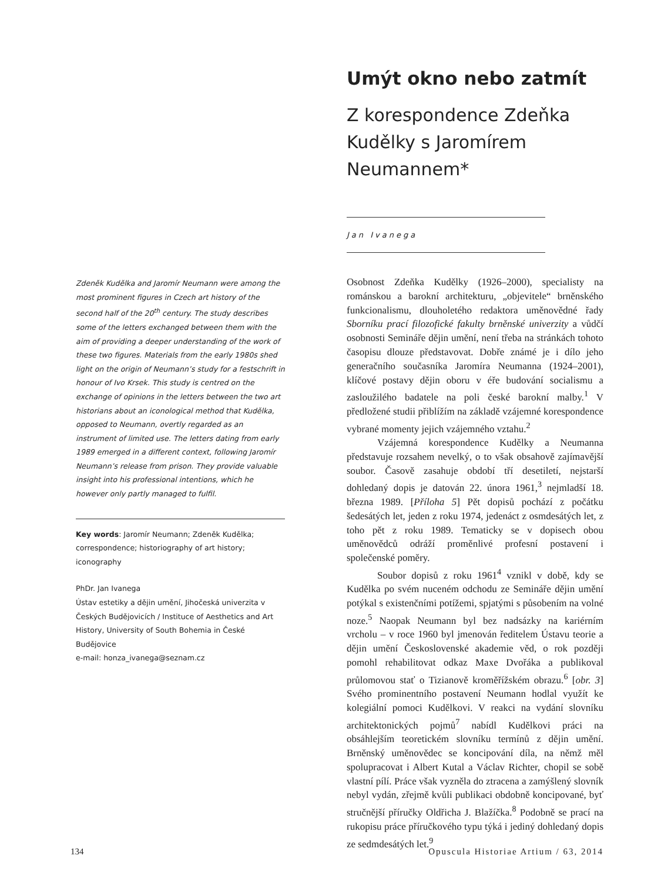Umýt okno nebo zatmít
Z korespondence Zdeňka Kudělky s Jaromírem Neumannem*
Jan Ivanega
Zdeněk Kudělka and Jaromír Neumann were among the most prominent figures in Czech art history of the second half of the 20<sup>th</sup> century. The study describes some of the letters exchanged between them with the aim of providing a deeper understanding of the work of these two figures. Materials from the early 1980s shed light on the origin of Neumann’s study for a festschrift in honour of Ivo Krsek. This study is centred on the exchange of opinions in the letters between the two art historians about an iconological method that Kudělka, opposed to Neumann, overtly regarded as an instrument of limited use. The letters dating from early 1989 emerged in a different context, following Jaromír Neumann’s release from prison. They provide valuable insight into his professional intentions, which he however only partly managed to fulfil.
Key words: Jaromír Neumann; Zdeněk Kudělka; correspondence; historiography of art history; iconography
PhDr. Jan Ivanega
Ústav estetiky a dějin umění, Jihočeská univerzita v Českých Budějovicích / Instituce of Aesthetics and Art History, University of South Bohemia in České Budějovice
e-mail: honza_ivanega@seznam.cz
Osobnost Zdeňka Kudělky (1926–2000), specialisty na románskou a barokní architekturu, „objevitele“ brněnského funkcionalismu, dlouholetého redaktora uměnovědné řady Sborníku prací filozofické fakulty brněnské univerzity a vůdčí osobnosti Semináře dějin umění, není třeba na stránkách tohoto časopisu dlouze představovat. Dobře známé je i dílo jeho generačního současníka Jaromíra Neumanna (1924–2001), klíčové postavy dějin oboru v éře budování socialismu a zasloužilého badatele na poli české barokní malby.<sup>1</sup> V předložené studii přiblížím na základě vzájemné korespondence vybrané momenty jejich vzájemného vztahu.<sup>2</sup>
Vzájemná korespondence Kudělky a Neumanna představuje rozsahem nevelký, o to však obsahově zajímavější soubor. Časově zasahuje období tří desetiletí, nejstarší dohledaný dopis je datován 22. února 1961,<sup>3</sup> nejmladší 18. března 1989. [Příloha 5] Pět dopisů pochází z počátku šedesátých let, jeden z roku 1974, jedenáct z osmdesátých let, z toho pět z roku 1989. Tematicky se v dopisech obou uměnovědců odráží proměnlivé profesní postavení i společenské poměry.
Soubor dopisů z roku 1961<sup>4</sup> vznikl v době, kdy se Kudělka po svém nuceném odchodu ze Semináře dějin umění potýkal s existenčními potížemi, spjatými s působením na volné noze.<sup>5</sup> Naopak Neumann byl bez nadsázky na kariérním vrcholu – v roce 1960 byl jmenován ředitelem Ústavu teorie a dějin umění Československé akademie věd, o rok později pomohl rehabilitovat odkaz Maxe Dvořáka a publikoval průlomovou stať o Tizianově kroměřížském obrazu.<sup>6</sup> [obr. 3] Svého prominentního postavení Neumann hodlal využít ke kolegiální pomoci Kudělkovi. V reakci na vydání slovníku architektonických pojmů<sup>7</sup> nabídl Kudělkovi práci na obsáhlejším teoretickém slovníku termínů z dějin umění. Brněnský uměnovědec se koncipování díla, na němž měl spolupracovat i Albert Kutal a Václav Richter, chopil se sobě vlastní pílí. Práce však vyzněla do ztracena a zamýšlený slovník nebyl vydán, zřejmě kvůli publikaci obdobně koncipované, byť stručnější příručky Oldřicha J. Blažíčka.<sup>8</sup> Podobně se prací na rukopisu práce příručkového typu týká i jediný dohledaný dopis ze sedmdesátých let.<sup>9</sup>
134 Opuscula Historiae Artium / 63, 2014